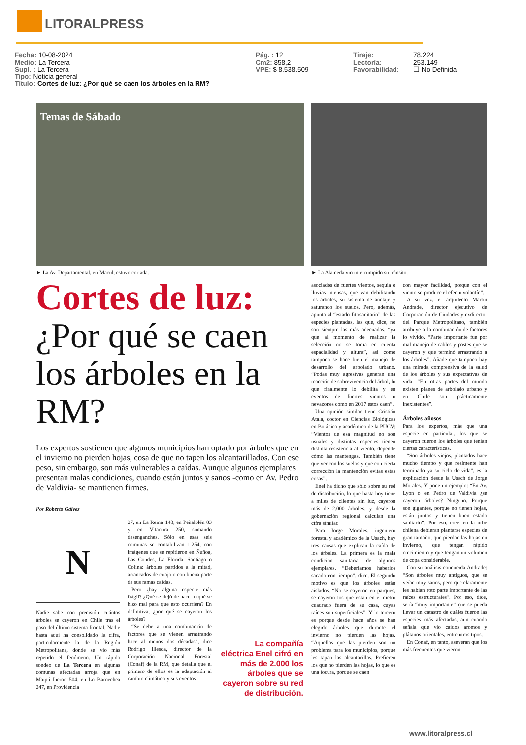LITORALPRESS
Fecha: 10-08-2024
Medio: La Tercera
Supl. : La Tercera
Tipo: Noticia general
Título: Cortes de luz: ¿Por qué se caen los árboles en la RM?
Pág. : 12
Cm2: 858,2
VPE: $ 8.538.509
Tiraje:
Lectoría:
Favorabilidad:
78.224
253.149
☐ No Definida
Temas de Sábado
► La Av. Departamental, en Macul, estuvo cortada.
► La Alameda vio interrumpido su tránsito.
Cortes de luz:
¿Por qué se caen los árboles en la RM?
Los expertos sostienen que algunos municipios han optado por árboles que en el invierno no pierden hojas, cosa de que no tapen los alcantarillados. Con ese peso, sin embargo, son más vulnerables a caídas. Aunque algunos ejemplares presentan malas condiciones, cuando están juntos y sanos -como en Av. Pedro de Valdivia- se mantienen firmes.
Por Roberto Gálvez
N
Nadie sabe con precisión cuántos árboles se cayeron en Chile tras el paso del último sistema frontal. Nadie hasta aquí ha consolidado la cifra, particularmente la de la Región Metropolitana, donde se vio más repetido el fenómeno. Un rápido sondeo de La Tercera en algunas comunas afectadas arroja que en Maipú fueron 504, en Lo Barnechea 247, en Providencia
27, en La Reina 143, en Peñalolén 83 y en Vitacura 250, sumando desenganches. Sólo en esas seis comunas se contabilizan 1.254, con imágenes que se repitieron en Ñuñoa, Las Condes, La Florida, Santiago o Colina: árboles partidos a la mitad, arrancados de cuajo o con buena parte de sus ramas caídas.
Pero ¿hay alguna especie más frágil? ¿Qué se dejó de hacer o qué se hizo mal para que esto ocurriera? En definitiva, ¿por qué se cayeron los árboles?
“Se debe a una combinación de factores que se vienen arrastrando hace al menos dos décadas”, dice Rodrigo Illesca, director de la Corporación Nacional Forestal (Conaf) de la RM, que detalla que el primero de ellos es la adaptación al cambio climático y sus eventos
La compañía eléctrica Enel cifró en más de 2.000 los árboles que se cayeron sobre su red de distribución.
asociados de fuertes vientos, sequía o lluvias intensas, que van debilitando los árboles, su sistema de anclaje y saturando los suelos. Pero, además, apunta al “estado fitosanitario” de las especies plantadas, las que, dice, no son siempre las más adecuadas, “ya que al momento de realizar la selección no se toma en cuenta espacialidad y altura”, así como tampoco se hace bien el manejo de desarrollo del arbolado urbano. “Podas muy agresivas generan una reacción de sobrevivencia del árbol, lo que finalmente lo debilita y en eventos de fuertes vientos o nevazones como en 2017 estos caen”.
Una opinión similar tiene Cristián Atala, doctor en Ciencias Biológicas en Botánica y académico de la PUCV: “Vientos de esa magnitud no son usuales y distintas especies tienen distinta resistencia al viento, depende cómo las mantengas. También tiene que ver con los suelos y que con cierta corrección la mantención evitas estas cosas”.
Enel ha dicho que sólo sobre su red de distribución, lo que hasta hoy tiene a miles de clientes sin luz, cayeron más de 2.000 árboles, y desde la gobernación regional calculan una cifra similar.
Para Jorge Morales, ingeniero forestal y académico de la Usach, hay tres causas que explican la caída de los árboles. La primera es la mala condición sanitaria de algunos ejemplares. “Deberíamos haberlos sacado con tiempo”, dice. El segundo motivo es que los árboles están aislados. “No se cayeron en parques, se cayeron los que están en el metro cuadrado fuera de su casa, cuyas raíces son superficiales”. Y lo tercero es porque desde hace años se han elegido árboles que durante el invierno no pierden las hojas. “Aquellos que las pierden son un problema para los municipios, porque les tapan las alcantarillas. Prefieren los que no pierden las hojas, lo que es una locura, porque se caen
con mayor facilidad, porque con el viento se produce el efecto volantín”.
A su vez, el arquitecto Martín Andrade, director ejecutivo de Corporación de Ciudades y exdirector del Parque Metropolitano, también atribuye a la combinación de factores lo vivido. “Parte importante fue por mal manejo de cables y postes que se cayeron y que terminó arrastrando a los árboles”. Añade que tampoco hay una mirada comprensiva de la salud de los árboles y sus expectativas de vida. “En otras partes del mundo existen planes de arbolado urbano y en Chile son prácticamente inexistentes”.
Árboles añosos
Para los expertos, más que una especie en particular, los que se cayeron fueron los árboles que tenían ciertas características.
“Son árboles viejos, plantados hace mucho tiempo y que realmente han terminado ya su ciclo de vida”, es la explicación desde la Usach de Jorge Morales. Y pone un ejemplo: “En Av. Lyon o en Pedro de Valdivia ¿se cayeron árboles? Ninguno. Porque son gigantes, porque no tienen hojas, están juntos y tienen buen estado sanitario”. Por eso, cree, en la urbe chilena debieran plantarse especies de gran tamaño, que pierdan las hojas en invierno, que tengan rápido crecimiento y que tengan un volumen de copa considerable.
Con su análisis concuerda Andrade: “Son árboles muy antiguos, que se veían muy sanos, pero que claramente les habían roto parte importante de las raíces estructurales”. Por eso, dice, sería “muy importante” que se pueda llevar un catastro de cuáles fueron las especies más afectadas, aun cuando señala que vio caídos aromos y plátanos orientales, entre otros tipos.
En Conaf, en tanto, aseveran que los más frecuentes que vieron
www.litoralpress.cl